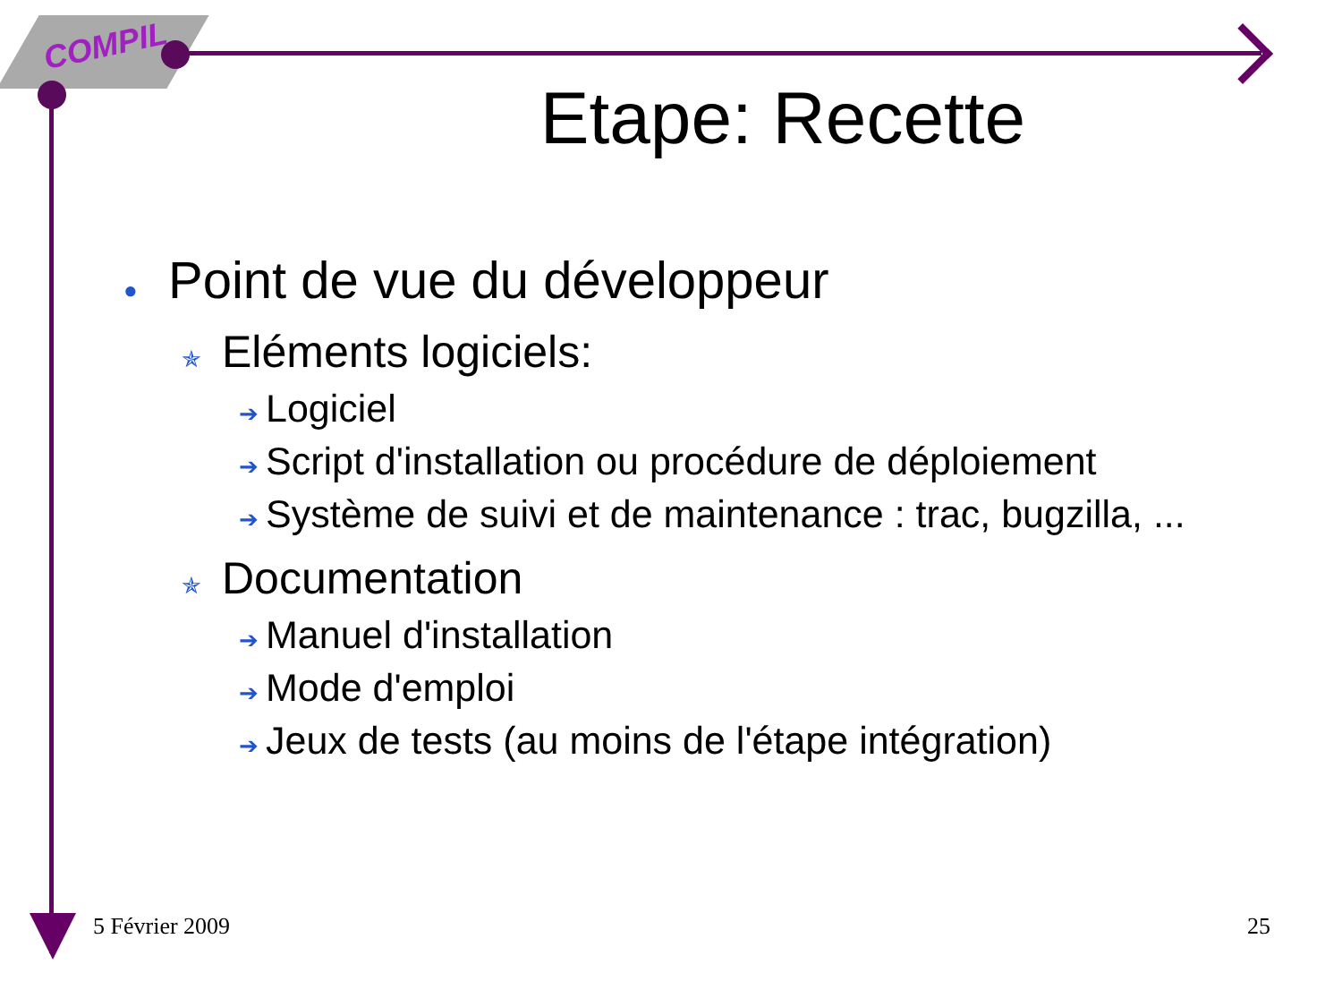COMPIL
Etape: Recette
● Point de vue du développeur
✯ Eléments logiciels:
➔ Logiciel
➔ Script d'installation ou procédure de déploiement
➔ Système de suivi et de maintenance : trac, bugzilla, ...
✯ Documentation
➔ Manuel d'installation
➔ Mode d'emploi
➔ Jeux de tests (au moins de l'étape intégration)
5 Février 2009 25